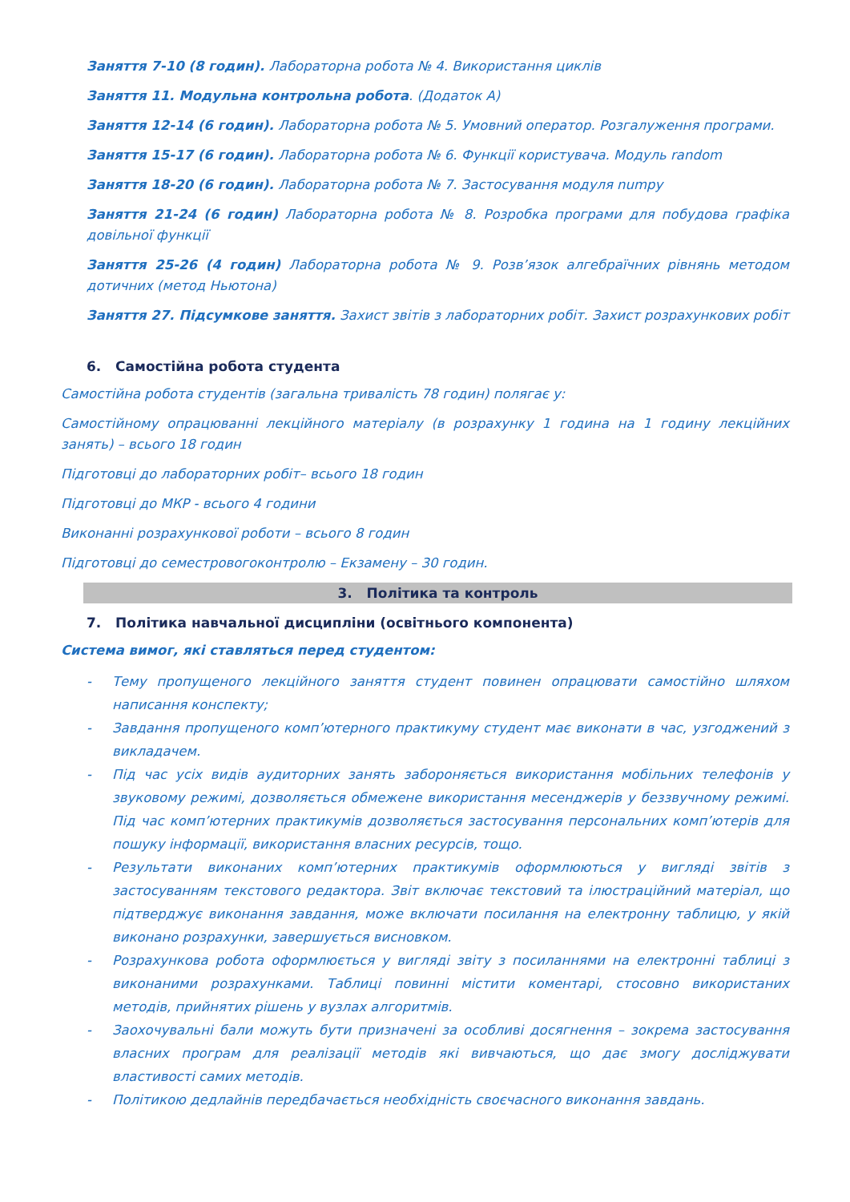Заняття 7-10 (8 годин). Лабораторна робота № 4. Використання циклів
Заняття 11. Модульна контрольна робота. (Додаток А)
Заняття 12-14 (6 годин). Лабораторна робота № 5. Умовний оператор. Розгалуження програми.
Заняття 15-17 (6 годин). Лабораторна робота № 6. Функції користувача. Модуль random
Заняття 18-20 (6 годин). Лабораторна робота № 7. Застосування модуля numpy
Заняття 21-24 (6 годин) Лабораторна робота № 8. Розробка програми для побудова графіка довільної функції
Заняття 25-26 (4 годин) Лабораторна робота № 9. Розв’язок алгебраїчних рівнянь методом дотичних (метод Ньютона)
Заняття 27. Підсумкове заняття. Захист звітів з лабораторних робіт. Захист розрахункових робіт
6. Самостійна робота студента
Самостійна робота студентів (загальна тривалість 78 годин) полягає у:
Самостійному опрацюванні лекційного матеріалу (в розрахунку 1 година на 1 годину лекційних занять) – всього 18 годин
Підготовці до лабораторних робіт– всього 18 годин
Підготовці до МКР - всього 4 години
Виконанні розрахункової роботи – всього 8 годин
Підготовці до семестровогоконтролю – Екзамену – 30 годин.
3. Політика та контроль
7. Політика навчальної дисципліни (освітнього компонента)
Система вимог, які ставляться перед студентом:
- Тему пропущеного лекційного заняття студент повинен опрацювати самостійно шляхом написання конспекту;
- Завдання пропущеного комп’ютерного практикуму студент має виконати в час, узгоджений з викладачем.
- Під час усіх видів аудиторних занять забороняється використання мобільних телефонів у звуковому режимі, дозволяється обмежене використання месенджерів у беззвучному режимі. Під час комп’ютерних практикумів дозволяється застосування персональних комп’ютерів для пошуку інформації, використання власних ресурсів, тощо.
- Результати виконаних комп’ютерних практикумів оформлюються у вигляді звітів з застосуванням текстового редактора. Звіт включає текстовий та ілюстраційний матеріал, що підтверджує виконання завдання, може включати посилання на електронну таблицю, у якій виконано розрахунки, завершується висновком.
- Розрахункова робота оформлюється у вигляді звіту з посиланнями на електронні таблиці з виконаними розрахунками. Таблиці повинні містити коментарі, стосовно використаних методів, прийнятих рішень у вузлах алгоритмів.
- Заохочувальні бали можуть бути призначені за особливі досягнення – зокрема застосування власних програм для реалізації методів які вивчаються, що дає змогу досліджувати властивості самих методів.
- Політикою дедлайнів передбачається необхідність своєчасного виконання завдань.